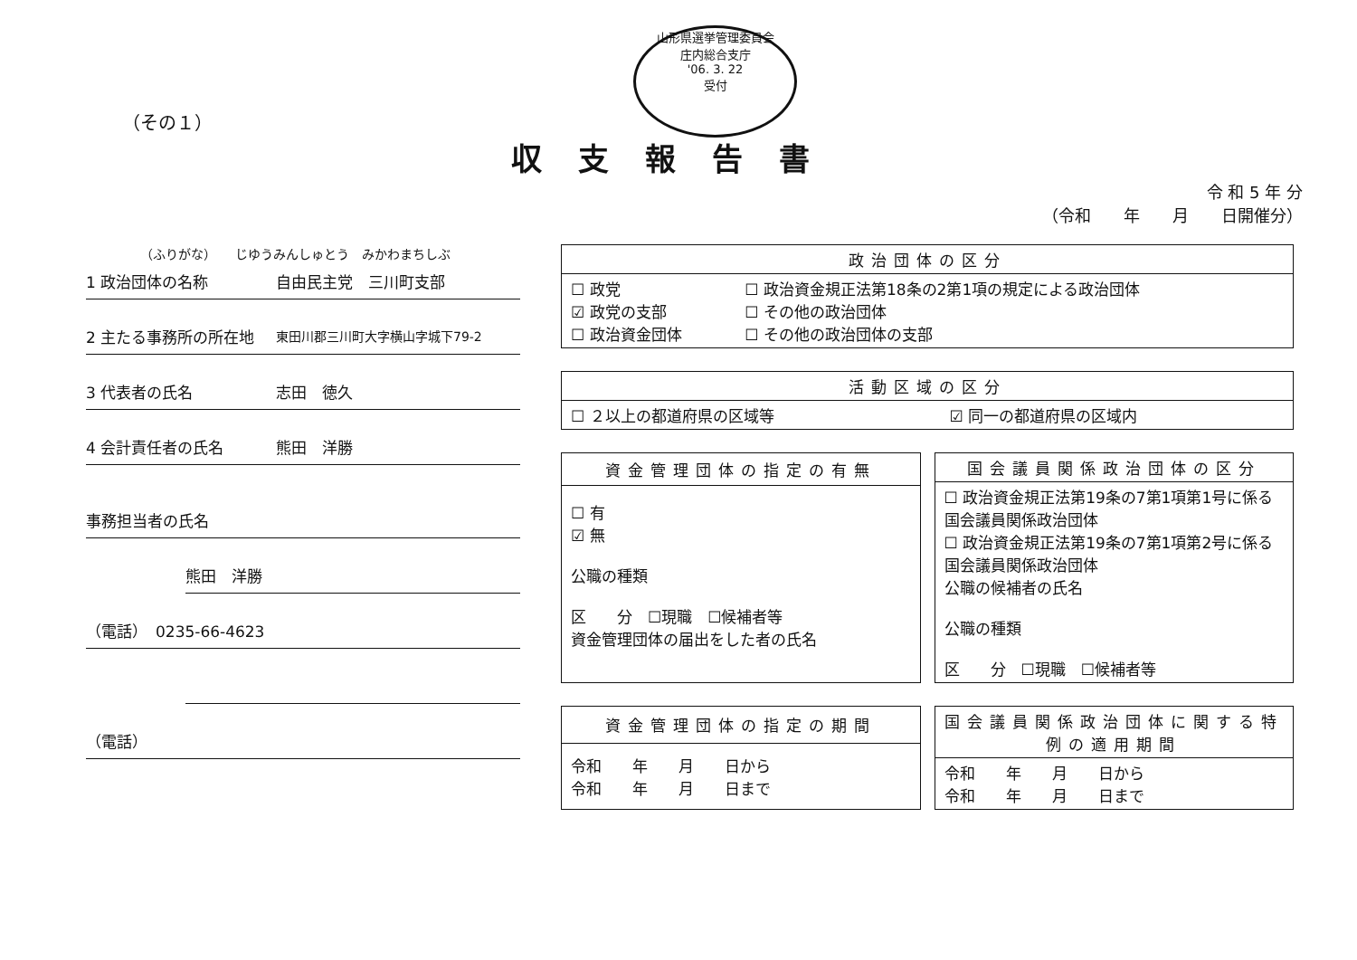山形県選挙管理委員会
庄内総合支庁
'06. 3. 22
受付
（その１）
収支報告書
令 和 5 年 分
（令和　　年　　月　　日開催分）
（ふりがな）　　じゆうみんしゅとう　みかわまちしぶ
1 政治団体の名称 自由民主党　三川町支部
2 主たる事務所の所在地 東田川郡三川町大字横山字城下79-2
3 代表者の氏名 志田　徳久
4 会計責任者の氏名 熊田　洋勝
事務担当者の氏名
熊田　洋勝
（電話）　0235-66-4623
（電話）
| 政治団体の区分 | |
| --- | --- |
| ☐ 政党 ☑ 政党の支部 ☐ 政治資金団体 | ☐ 政治資金規正法第18条の2第1項の規定による政治団体 ☐ その他の政治団体 ☐ その他の政治団体の支部 |
| 活動区域の区分 | |
| --- | --- |
| ☐ ２以上の都道府県の区域等 | ☑ 同一の都道府県の区域内 |
| 資金管理団体の指定の有無 |
| --- |
| ☐ 有 ☑ 無 公職の種類 区 分 ☐現職 ☐候補者等 資金管理団体の届出をした者の氏名 |
| 国会議員関係政治団体の区分 |
| --- |
| ☐ 政治資金規正法第19条の7第1項第1号に係る国会議員関係政治団体 ☐ 政治資金規正法第19条の7第1項第2号に係る国会議員関係政治団体 公職の候補者の氏名 公職の種類 区 分 ☐現職 ☐候補者等 |
| 資金管理団体の指定の期間 |
| --- |
| 令和 年 月 日から 令和 年 月 日まで |
| 国会議員関係政治団体に関する特例の適用期間 |
| --- |
| 令和 年 月 日から 令和 年 月 日まで |